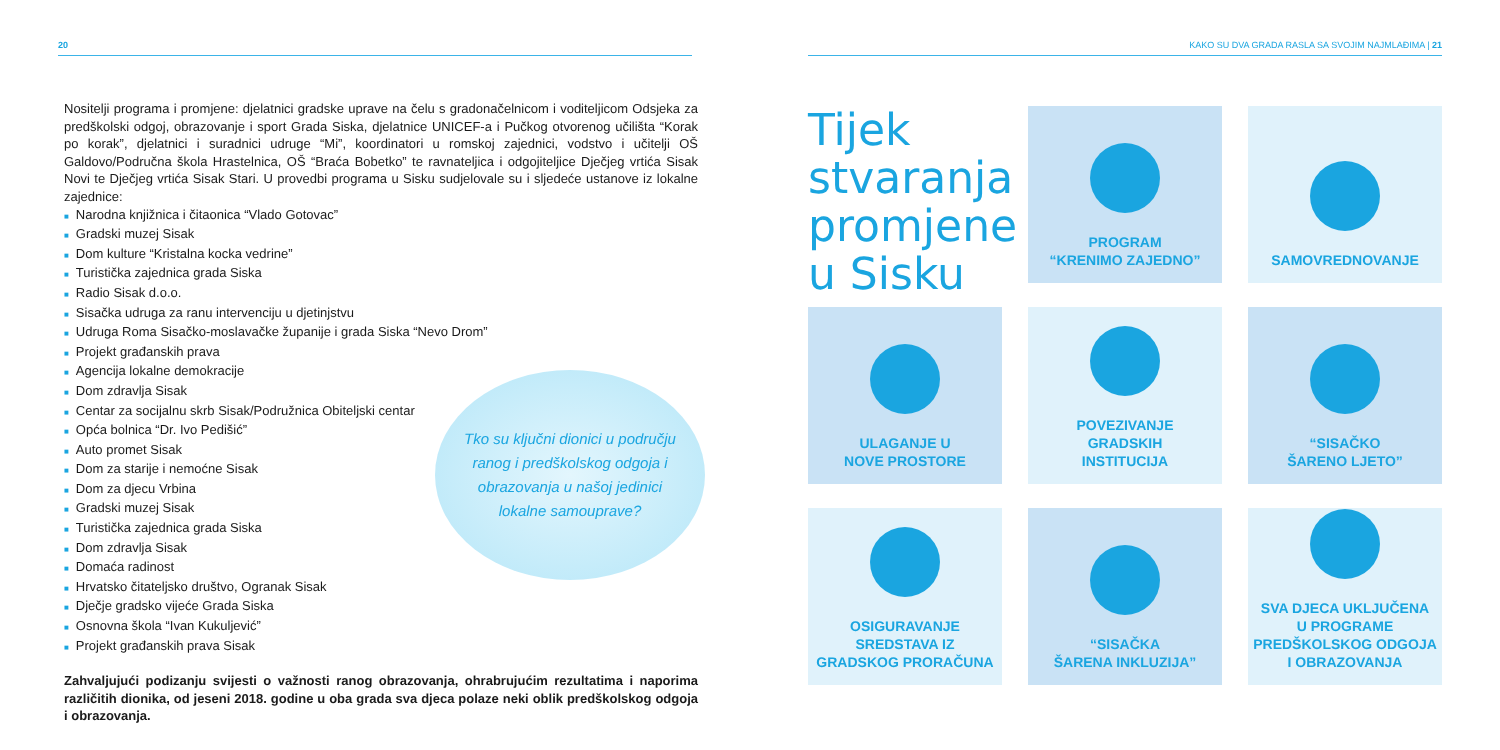20
Nositelji programa i promjene: djelatnici gradske uprave na čelu s gradonačelnicom i voditeljicom Odsjeka za predškolski odgoj, obrazovanje i sport Grada Siska, djelatnice UNICEF-a i Pučkog otvorenog učilišta “Korak po korak”, djelatnici i suradnici udruge “Mi”, koordinatori u romskoj zajednici, vodstvo i učitelji OŠ Galdovo/Područna škola Hrastelnica, OŠ “Braća Bobetko” te ravnateljica i odgojiteljice Dječjeg vrtića Sisak Novi te Dječjeg vrtića Sisak Stari. U provedbi programa u Sisku sudjelovale su i sljedeće ustanove iz lokalne zajednice:
■ Narodna knjižnica i čitaonica “Vlado Gotovac”
■ Gradski muzej Sisak
■ Dom kulture “Kristalna kocka vedrine”
■ Turistička zajednica grada Siska
■ Radio Sisak d.o.o.
■ Sisačka udruga za ranu intervenciju u djetinjstvu
■ Udruga Roma Sisačko-moslavačke županije i grada Siska “Nevo Drom”
■ Projekt građanskih prava
■ Agencija lokalne demokracije
■ Dom zdravlja Sisak
■ Centar za socijalnu skrb Sisak/Podružnica Obiteljski centar
■ Opća bolnica “Dr. Ivo Pedišić”
■ Auto promet Sisak
■ Dom za starije i nemoćne Sisak
■ Dom za djecu Vrbina
■ Gradski muzej Sisak
■ Turistička zajednica grada Siska
■ Dom zdravlja Sisak
■ Domaća radinost
■ Hrvatsko čitateljsko društvo, Ogranak Sisak
■ Dječje gradsko vijeće Grada Siska
■ Osnovna škola “Ivan Kukuljević”
■ Projekt građanskih prava Sisak
Zahvaljujući podizanju svijesti o važnosti ranog obrazovanja, ohrabrujućim rezultatima i naporima različitih dionika, od jeseni 2018. godine u oba grada sva djeca polaze neki oblik predškolskog odgoja i obrazovanja.
Tko su ključni dionici u području ranog i predškolskog odgoja i obrazovanja u našoj jedinici lokalne samouprave?
KAKO SU DVA GRADA RASLA SA SVOJIM NAJMLAĐIMA | 21
Tijek stvaranja promjene u Sisku
PROGRAM
“KRENIMO ZAJEDNO”
SAMOVREDNOVANJE
ULAGANJE U
NOVE PROSTORE
POVEZIVANJE
GRADSKIH
INSTITUCIJA
“SISAČKO
ŠARENO LJETO”
OSIGURAVANJE
SREDSTAVA IZ
GRADSKOG PRORAČUNA
“SISAČKA
ŠARENA INKLUZIJA”
SVA DJECA UKLJUČENA
U PROGRAME
PREDŠKOLSKOG ODGOJA
I OBRAZOVANJA